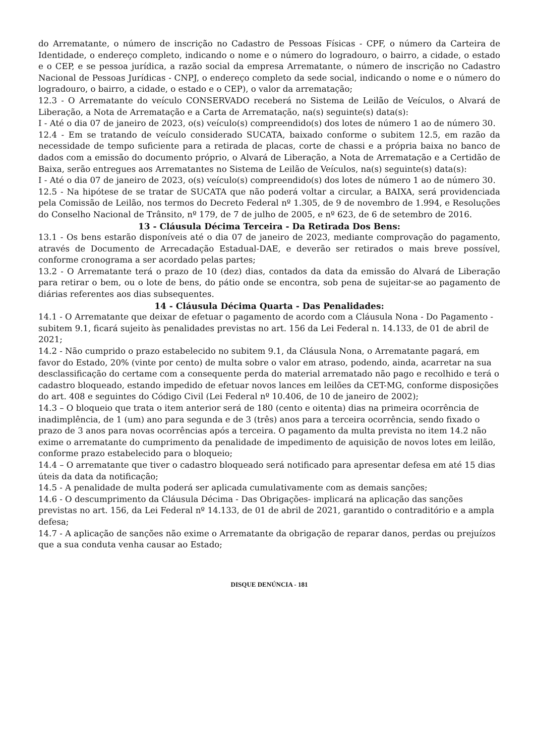do Arrematante, o número de inscrição no Cadastro de Pessoas Físicas - CPF, o número da Carteira de Identidade, o endereço completo, indicando o nome e o número do logradouro, o bairro, a cidade, o estado e o CEP, e se pessoa jurídica, a razão social da empresa Arrematante, o número de inscrição no Cadastro Nacional de Pessoas Jurídicas - CNPJ, o endereço completo da sede social, indicando o nome e o número do logradouro, o bairro, a cidade, o estado e o CEP), o valor da arrematação;
12.3 - O Arrematante do veículo CONSERVADO receberá no Sistema de Leilão de Veículos, o Alvará de Liberação, a Nota de Arrematação e a Carta de Arrematação, na(s) seguinte(s) data(s):
I - Até o dia 07 de janeiro de 2023, o(s) veículo(s) compreendido(s) dos lotes de número 1 ao de número 30.
12.4 - Em se tratando de veículo considerado SUCATA, baixado conforme o subitem 12.5, em razão da necessidade de tempo suficiente para a retirada de placas, corte de chassi e a própria baixa no banco de dados com a emissão do documento próprio, o Alvará de Liberação, a Nota de Arrematação e a Certidão de Baixa, serão entregues aos Arrematantes no Sistema de Leilão de Veículos, na(s) seguinte(s) data(s):
I - Até o dia 07 de janeiro de 2023, o(s) veículo(s) compreendido(s) dos lotes de número 1 ao de número 30.
12.5 - Na hipótese de se tratar de SUCATA que não poderá voltar a circular, a BAIXA, será providenciada pela Comissão de Leilão, nos termos do Decreto Federal nº 1.305, de 9 de novembro de 1.994, e Resoluções do Conselho Nacional de Trânsito, nº 179, de 7 de julho de 2005, e nº 623, de 6 de setembro de 2016.
13 - Cláusula Décima Terceira - Da Retirada Dos Bens:
13.1 - Os bens estarão disponíveis até o dia 07 de janeiro de 2023, mediante comprovação do pagamento, através de Documento de Arrecadação Estadual-DAE, e deverão ser retirados o mais breve possível, conforme cronograma a ser acordado pelas partes;
13.2 - O Arrematante terá o prazo de 10 (dez) dias, contados da data da emissão do Alvará de Liberação para retirar o bem, ou o lote de bens, do pátio onde se encontra, sob pena de sujeitar-se ao pagamento de diárias referentes aos dias subsequentes.
14 - Cláusula Décima Quarta - Das Penalidades:
14.1 - O Arrematante que deixar de efetuar o pagamento de acordo com a Cláusula Nona - Do Pagamento - subitem 9.1, ficará sujeito às penalidades previstas no art. 156 da Lei Federal n. 14.133, de 01 de abril de 2021;
14.2 - Não cumprido o prazo estabelecido no subitem 9.1, da Cláusula Nona, o Arrematante pagará, em favor do Estado, 20% (vinte por cento) de multa sobre o valor em atraso, podendo, ainda, acarretar na sua desclassificação do certame com a consequente perda do material arrematado não pago e recolhido e terá o cadastro bloqueado, estando impedido de efetuar novos lances em leilões da CET-MG, conforme disposições do art. 408 e seguintes do Código Civil (Lei Federal nº 10.406, de 10 de janeiro de 2002);
14.3 – O bloqueio que trata o item anterior será de 180 (cento e oitenta) dias na primeira ocorrência de inadimplência, de 1 (um) ano para segunda e de 3 (três) anos para a terceira ocorrência, sendo fixado o prazo de 3 anos para novas ocorrências após a terceira. O pagamento da multa prevista no item 14.2 não exime o arrematante do cumprimento da penalidade de impedimento de aquisição de novos lotes em leilão, conforme prazo estabelecido para o bloqueio;
14.4 – O arrematante que tiver o cadastro bloqueado será notificado para apresentar defesa em até 15 dias úteis da data da notificação;
14.5 - A penalidade de multa poderá ser aplicada cumulativamente com as demais sanções;
14.6 - O descumprimento da Cláusula Décima - Das Obrigações- implicará na aplicação das sanções previstas no art. 156, da Lei Federal nº 14.133, de 01 de abril de 2021, garantido o contraditório e a ampla defesa;
14.7 - A aplicação de sanções não exime o Arrematante da obrigação de reparar danos, perdas ou prejuízos que a sua conduta venha causar ao Estado;
DISQUE DENÚNCIA - 181